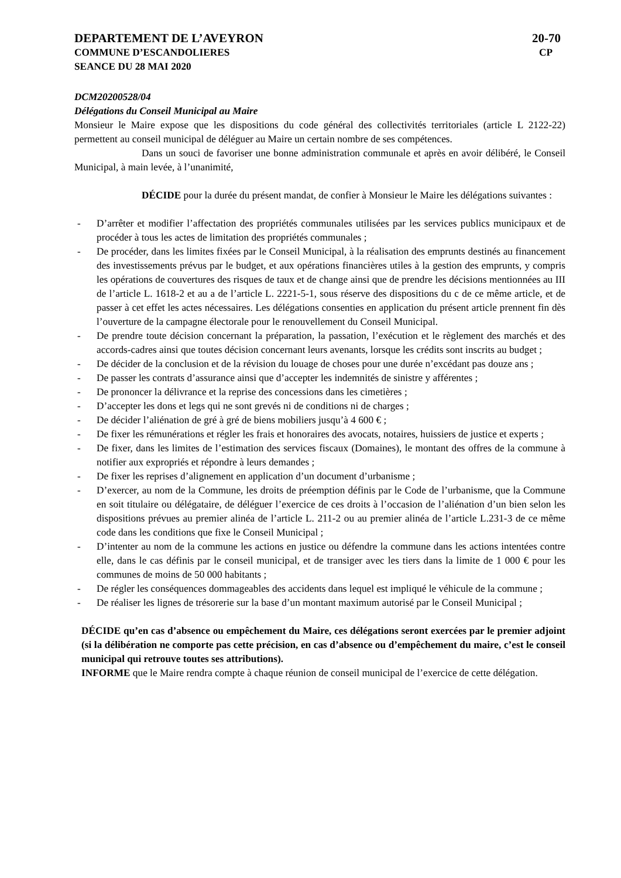DEPARTEMENT DE L’AVEYRON 20-70
COMMUNE D’ESCANDOLIERES CP
SEANCE DU 28 MAI 2020
DCM20200528/04
Délégations du Conseil Municipal au Maire
Monsieur le Maire expose que les dispositions du code général des collectivités territoriales (article L 2122-22) permettent au conseil municipal de déléguer au Maire un certain nombre de ses compétences.
Dans un souci de favoriser une bonne administration communale et après en avoir délibéré, le Conseil Municipal, à main levée, à l’unanimité,
DÉCIDE pour la durée du présent mandat, de confier à Monsieur le Maire les délégations suivantes :
- D’arrêter et modifier l’affectation des propriétés communales utilisées par les services publics municipaux et de procéder à tous les actes de limitation des propriétés communales ;
- De procéder, dans les limites fixées par le Conseil Municipal, à la réalisation des emprunts destinés au financement des investissements prévus par le budget, et aux opérations financières utiles à la gestion des emprunts, y compris les opérations de couvertures des risques de taux et de change ainsi que de prendre les décisions mentionnées au III de l’article L. 1618-2 et au a de l’article L. 2221-5-1, sous réserve des dispositions du c de ce même article, et de passer à cet effet les actes nécessaires. Les délégations consenties en application du présent article prennent fin dès l’ouverture de la campagne électorale pour le renouvellement du Conseil Municipal.
- De prendre toute décision concernant la préparation, la passation, l’exécution et le règlement des marchés et des accords-cadres ainsi que toutes décision concernant leurs avenants, lorsque les crédits sont inscrits au budget ;
- De décider de la conclusion et de la révision du louage de choses pour une durée n’excédant pas douze ans ;
- De passer les contrats d’assurance ainsi que d’accepter les indemnités de sinistre y afférentes ;
- De prononcer la délivrance et la reprise des concessions dans les cimetières ;
- D’accepter les dons et legs qui ne sont grevés ni de conditions ni de charges ;
- De décider l’aliénation de gré à gré de biens mobiliers jusqu’à 4 600 € ;
- De fixer les rémunérations et régler les frais et honoraires des avocats, notaires, huissiers de justice et experts ;
- De fixer, dans les limites de l’estimation des services fiscaux (Domaines), le montant des offres de la commune à notifier aux expropriés et répondre à leurs demandes ;
- De fixer les reprises d’alignement en application d’un document d’urbanisme ;
- D’exercer, au nom de la Commune, les droits de préemption définis par le Code de l’urbanisme, que la Commune en soit titulaire ou délégataire, de déléguer l’exercice de ces droits à l’occasion de l’aliénation d’un bien selon les dispositions prévues au premier alinéa de l’article L. 211-2 ou au premier alinéa de l’article L.231-3 de ce même code dans les conditions que fixe le Conseil Municipal ;
- D’intenter au nom de la commune les actions en justice ou défendre la commune dans les actions intentées contre elle, dans le cas définis par le conseil municipal, et de transiger avec les tiers dans la limite de 1 000 € pour les communes de moins de 50 000 habitants ;
- De régler les conséquences dommageables des accidents dans lequel est impliqué le véhicule de la commune ;
- De réaliser les lignes de trésorerie sur la base d’un montant maximum autorisé par le Conseil Municipal ;
DÉCIDE qu’en cas d’absence ou empêchement du Maire, ces délégations seront exercées par le premier adjoint (si la délibération ne comporte pas cette précision, en cas d’absence ou d’empêchement du maire, c’est le conseil municipal qui retrouve toutes ses attributions).
INFORME que le Maire rendra compte à chaque réunion de conseil municipal de l’exercice de cette délégation.